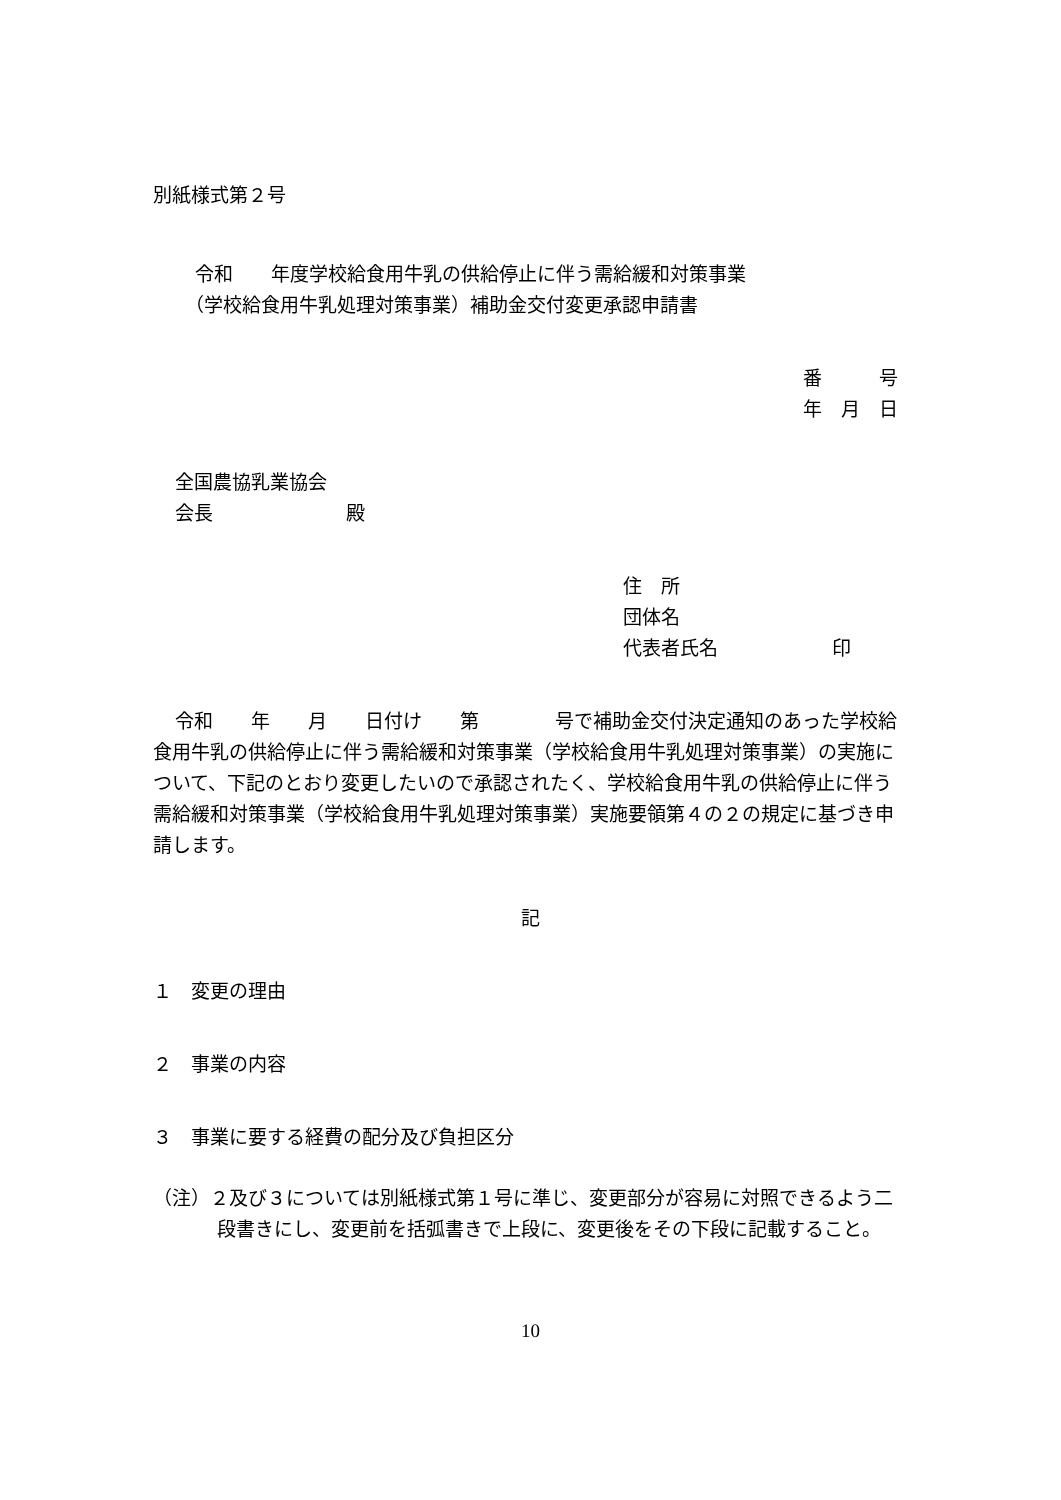別紙様式第２号
令和　　年度学校給食用牛乳の供給停止に伴う需給緩和対策事業
（学校給食用牛乳処理対策事業）補助金交付変更承認申請書
番　　　号
年　月　日
全国農協乳業協会
会長　　　　　　　殿
住　所
団体名
代表者氏名　　　　　　印
令和　　年　　月　　日付け　　第　　　　号で補助金交付決定通知のあった学校給食用牛乳の供給停止に伴う需給緩和対策事業（学校給食用牛乳処理対策事業）の実施について、下記のとおり変更したいので承認されたく、学校給食用牛乳の供給停止に伴う需給緩和対策事業（学校給食用牛乳処理対策事業）実施要領第４の２の規定に基づき申請します。
記
１　変更の理由
２　事業の内容
３　事業に要する経費の配分及び負担区分
（注）２及び３については別紙様式第１号に準じ、変更部分が容易に対照できるよう二段書きにし、変更前を括弧書きで上段に、変更後をその下段に記載すること。
10